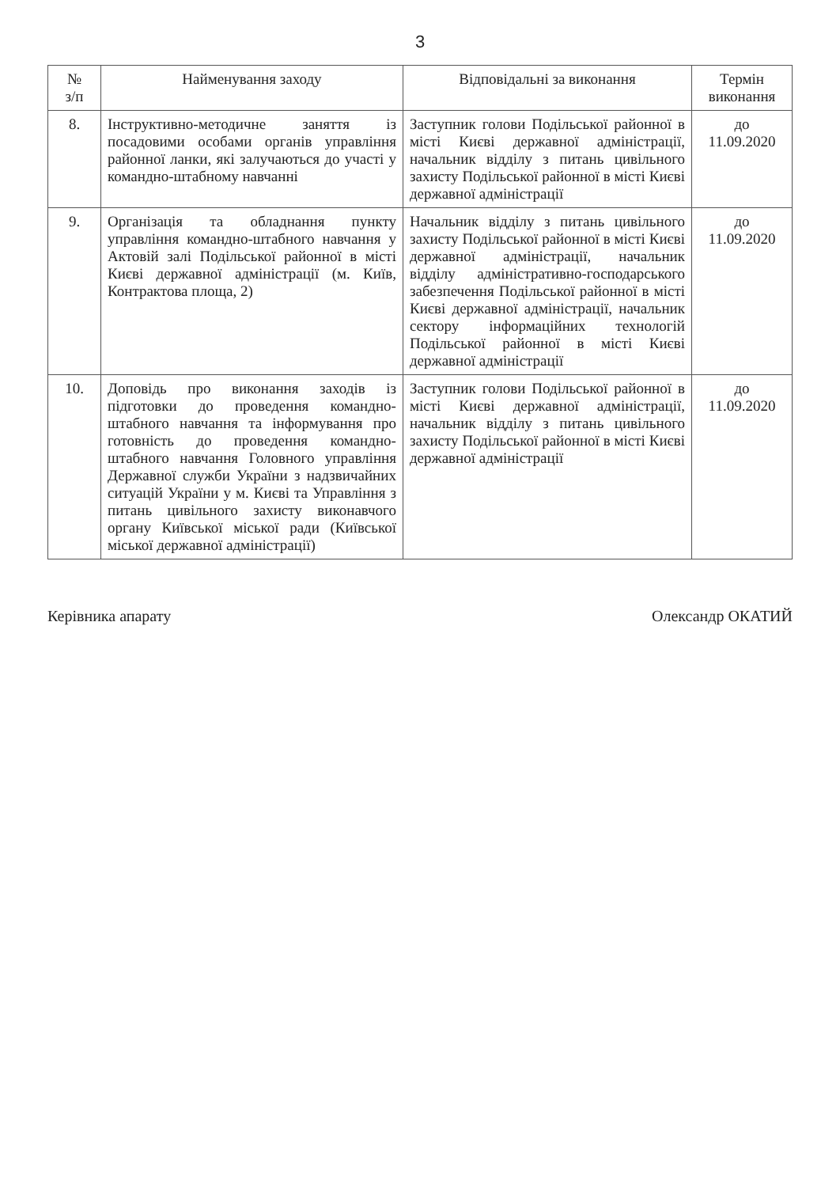3
| № з/п | Найменування заходу | Відповідальні за виконання | Термін виконання |
| --- | --- | --- | --- |
| 8. | Інструктивно-методичне заняття із посадовими особами органів управління районної ланки, які залучаються до участі у командно-штабному навчанні | Заступник голови Подільської районної в місті Києві державної адміністрації, начальник відділу з питань цивільного захисту Подільської районної в місті Києві державної адміністрації | до 11.09.2020 |
| 9. | Організація та обладнання пункту управління командно-штабного навчання у Актовій залі Подільської районної в місті Києві державної адміністрації (м. Київ, Контрактова площа, 2) | Начальник відділу з питань цивільного захисту Подільської районної в місті Києві державної адміністрації, начальник відділу адміністративно-господарського забезпечення Подільської районної в місті Києві державної адміністрації, начальник сектору інформаційних технологій Подільської районної в місті Києві державної адміністрації | до 11.09.2020 |
| 10. | Доповідь про виконання заходів із підготовки до проведення командно-штабного навчання та інформування про готовність до проведення командно-штабного навчання Головного управління Державної служби України з надзвичайних ситуацій України у м. Києві та Управління з питань цивільного захисту виконавчого органу Київської міської ради (Київської міської державної адміністрації) | Заступник голови Подільської районної в місті Києві державної адміністрації, начальник відділу з питань цивільного захисту Подільської районної в місті Києві державної адміністрації | до 11.09.2020 |
Керівника апарату Олександр ОКАТИЙ